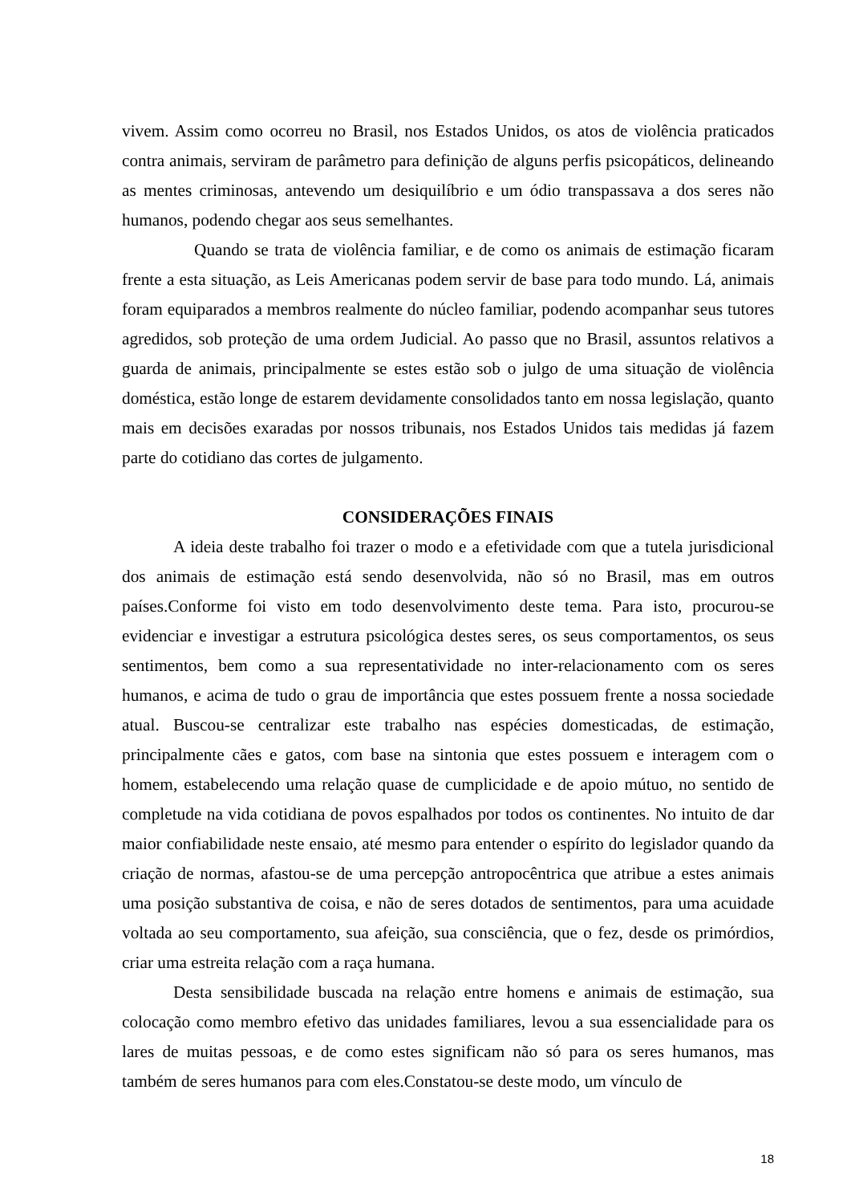vivem. Assim como ocorreu no Brasil, nos Estados Unidos, os atos de violência praticados contra animais, serviram de parâmetro para definição de alguns perfis psicopáticos, delineando as mentes criminosas, antevendo um desiquilíbrio e um ódio transpassava a dos seres não humanos, podendo chegar aos seus semelhantes.
Quando se trata de violência familiar, e de como os animais de estimação ficaram frente a esta situação, as Leis Americanas podem servir de base para todo mundo. Lá, animais foram equiparados a membros realmente do núcleo familiar, podendo acompanhar seus tutores agredidos, sob proteção de uma ordem Judicial. Ao passo que no Brasil, assuntos relativos a guarda de animais, principalmente se estes estão sob o julgo de uma situação de violência doméstica, estão longe de estarem devidamente consolidados tanto em nossa legislação, quanto mais em decisões exaradas por nossos tribunais, nos Estados Unidos tais medidas já fazem parte do cotidiano das cortes de julgamento.
CONSIDERAÇÕES FINAIS
A ideia deste trabalho foi trazer o modo e a efetividade com que a tutela jurisdicional dos animais de estimação está sendo desenvolvida, não só no Brasil, mas em outros países.Conforme foi visto em todo desenvolvimento deste tema. Para isto, procurou-se evidenciar e investigar a estrutura psicológica destes seres, os seus comportamentos, os seus sentimentos, bem como a sua representatividade no inter-relacionamento com os seres humanos, e acima de tudo o grau de importância que estes possuem frente a nossa sociedade atual. Buscou-se centralizar este trabalho nas espécies domesticadas, de estimação, principalmente cães e gatos, com base na sintonia que estes possuem e interagem com o homem, estabelecendo uma relação quase de cumplicidade e de apoio mútuo, no sentido de completude na vida cotidiana de povos espalhados por todos os continentes. No intuito de dar maior confiabilidade neste ensaio, até mesmo para entender o espírito do legislador quando da criação de normas, afastou-se de uma percepção antropocêntrica que atribue a estes animais uma posição substantiva de coisa, e não de seres dotados de sentimentos, para uma acuidade voltada ao seu comportamento, sua afeição, sua consciência, que o fez, desde os primórdios, criar uma estreita relação com a raça humana.
Desta sensibilidade buscada na relação entre homens e animais de estimação, sua colocação como membro efetivo das unidades familiares, levou a sua essencialidade para os lares de muitas pessoas, e de como estes significam não só para os seres humanos, mas também de seres humanos para com eles.Constatou-se deste modo, um vínculo de
18